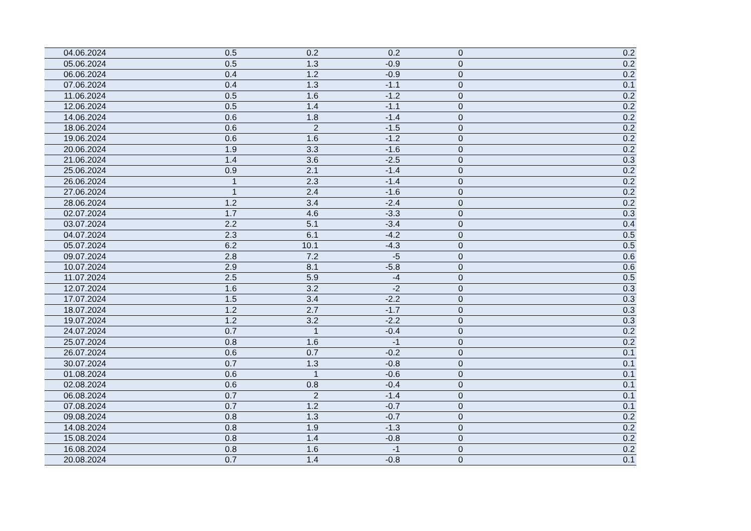| 04.06.2024 | 0.5 | 0.2 | 0.2 | 0 | 0.2 |
| 05.06.2024 | 0.5 | 1.3 | -0.9 | 0 | 0.2 |
| 06.06.2024 | 0.4 | 1.2 | -0.9 | 0 | 0.2 |
| 07.06.2024 | 0.4 | 1.3 | -1.1 | 0 | 0.1 |
| 11.06.2024 | 0.5 | 1.6 | -1.2 | 0 | 0.2 |
| 12.06.2024 | 0.5 | 1.4 | -1.1 | 0 | 0.2 |
| 14.06.2024 | 0.6 | 1.8 | -1.4 | 0 | 0.2 |
| 18.06.2024 | 0.6 | 2 | -1.5 | 0 | 0.2 |
| 19.06.2024 | 0.6 | 1.6 | -1.2 | 0 | 0.2 |
| 20.06.2024 | 1.9 | 3.3 | -1.6 | 0 | 0.2 |
| 21.06.2024 | 1.4 | 3.6 | -2.5 | 0 | 0.3 |
| 25.06.2024 | 0.9 | 2.1 | -1.4 | 0 | 0.2 |
| 26.06.2024 | 1 | 2.3 | -1.4 | 0 | 0.2 |
| 27.06.2024 | 1 | 2.4 | -1.6 | 0 | 0.2 |
| 28.06.2024 | 1.2 | 3.4 | -2.4 | 0 | 0.2 |
| 02.07.2024 | 1.7 | 4.6 | -3.3 | 0 | 0.3 |
| 03.07.2024 | 2.2 | 5.1 | -3.4 | 0 | 0.4 |
| 04.07.2024 | 2.3 | 6.1 | -4.2 | 0 | 0.5 |
| 05.07.2024 | 6.2 | 10.1 | -4.3 | 0 | 0.5 |
| 09.07.2024 | 2.8 | 7.2 | -5 | 0 | 0.6 |
| 10.07.2024 | 2.9 | 8.1 | -5.8 | 0 | 0.6 |
| 11.07.2024 | 2.5 | 5.9 | -4 | 0 | 0.5 |
| 12.07.2024 | 1.6 | 3.2 | -2 | 0 | 0.3 |
| 17.07.2024 | 1.5 | 3.4 | -2.2 | 0 | 0.3 |
| 18.07.2024 | 1.2 | 2.7 | -1.7 | 0 | 0.3 |
| 19.07.2024 | 1.2 | 3.2 | -2.2 | 0 | 0.3 |
| 24.07.2024 | 0.7 | 1 | -0.4 | 0 | 0.2 |
| 25.07.2024 | 0.8 | 1.6 | -1 | 0 | 0.2 |
| 26.07.2024 | 0.6 | 0.7 | -0.2 | 0 | 0.1 |
| 30.07.2024 | 0.7 | 1.3 | -0.8 | 0 | 0.1 |
| 01.08.2024 | 0.6 | 1 | -0.6 | 0 | 0.1 |
| 02.08.2024 | 0.6 | 0.8 | -0.4 | 0 | 0.1 |
| 06.08.2024 | 0.7 | 2 | -1.4 | 0 | 0.1 |
| 07.08.2024 | 0.7 | 1.2 | -0.7 | 0 | 0.1 |
| 09.08.2024 | 0.8 | 1.3 | -0.7 | 0 | 0.2 |
| 14.08.2024 | 0.8 | 1.9 | -1.3 | 0 | 0.2 |
| 15.08.2024 | 0.8 | 1.4 | -0.8 | 0 | 0.2 |
| 16.08.2024 | 0.8 | 1.6 | -1 | 0 | 0.2 |
| 20.08.2024 | 0.7 | 1.4 | -0.8 | 0 | 0.1 |